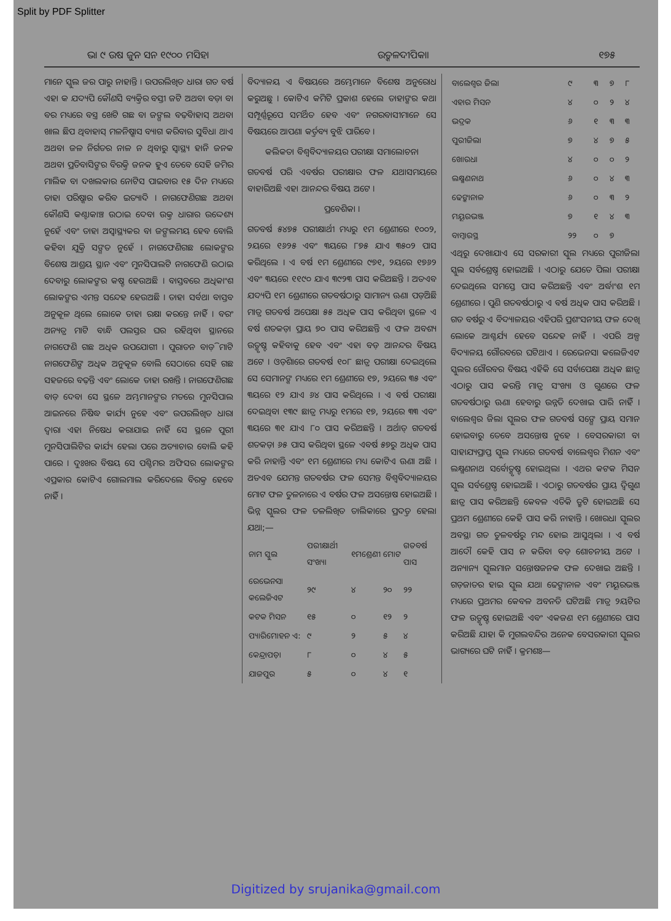Split by PDF Splitter
ଭା ୯ ଉଷ ଜୁନ ସନ ୧୯୦୦ ମସିହା ଉତ୍କଳଦୀପିକା। ୧୭୫
ମାନେ ସ୍କୁଲ ଜର ପାରୁ ନାହାନ୍ତି । ଉପରଲିଖିତ ଧାରା ଗତ ବର୍ଷ ଏହା କ ଯଦ୍ୟପି କୌଣସି ବ୍ୟକ୍ତିର ବସ୍ତୀ ଜଟି ଅଥବା ବଡ଼ା ବା ବର ମଧ୍ୟରେ ବସ୍ତ୍ର ଖେଟି ଗଛ ବା ଜଙ୍ଗଲ ବଢ଼ିବାହାସ୍ ଅଥବା ଖାଲ ଛିପ ଥିବାହାସ୍ ମଳନିଷ୍କାସ ବ୍ୟାଗ କରିବାର ସୁବିଧା ଥାଏ ଅଥବା ଜଳ ନିର୍ଗତର ନାଳ ନ ଥିବାରୁ ସ୍ୱାସ୍ଥ୍ୟ ହାନି ଜନକ ଅଥବା ପ୍ରତିବାସିଙ୍କର ବିରକ୍ତି ଜନକ ହୁଏ ତେବେ ସେହି ଜମିର ମାଲିକ ବା ଦଖଲକାର ନୋଟିସ ପାଇବାର ୧୫ ଦିନ ମଧ୍ୟରେ ତାହା ପରିଷ୍କାର କରିବ ଇତ୍ୟାଦି । ନାଗଫେଣିଗଛ ଅଥବା କୌଣସି କଣ୍ଟାକାଞ୍ଚ ଉଠାଇ ଦେବା ଉକ୍ତ ଧାରାର ଉଦ୍ଦେଶ୍ୟ ନୁହେଁ ଏବଂ ତାହା ଅସ୍ୱାସ୍ଥ୍ୟକର ବା ଜଙ୍ଗଲମୟ ହେବ ବୋଲି କହିବା ଯୁକ୍ତି ସଙ୍ଗତ ନୁହେଁ । ନାଗଫେଣିଗଛ ଲୋକଙ୍କର ବିଶେଷ ଆଶ୍ରୟ ସ୍ଥାନ ଏବଂ ମୁନସିପାଲଟି ନାଗଫେଣି ଉଠାଇ ଦେବାରୁ ଲୋକଙ୍କର କଷ୍ଟ ହେଉଅଛି । ବାସ୍ତବରେ ଅଧିକାଂଶ ଲୋକଙ୍କର ଏମନ୍ତ ସନ୍ଦେହ ହେଉଅଛି । ତାହା ସର୍ବଥା ବାସ୍ତବ ଅନୁକୂଳ ଥିଲେ ଲୋକେ ତାହା ରକ୍ଷା କରନ୍ତେ ନାହିଁ । ବରଂ ଅନ୍ୟତ୍ର ମାଟି ବାନ୍ଧି ପଲସ୍ତର ଘର ରହିଥିବା ସ୍ଥାନରେ ନାଗଫେଣି ଗଛ ଅଧିକ ଉପଯୋଗୀ । ପୁରାତନ ବାଡ଼ି ମାଟି ନାଗଫେଣିଙ୍କ ଅଧିକ ଅନୁକୂଳ ବୋଲି ସେଠାରେ ସେହି ଗଛ ସହଜରେ ବଢ଼ନ୍ତି ଏବଂ ଲୋକେ ତାହା ରଖନ୍ତି । ନାଗଫେଣିଗଛ ବାଡ଼ ଦେବା ସେ ସ୍ଥଳେ ଅମ୍ଭମାନଙ୍କର ମତରେ ମୁନସିପାଲ ଆଇନରେ ନିଷିଦ୍ଧ କାର୍ଯ୍ୟ ନୁହେ ଏବଂ ଉପରଲିଖିତ ଧାରା ଦ୍ୱାରା ଏହା ନିଷେଧ କରାଯାଇ ନାହିଁ ସେ ସ୍ଥଳେ ପୁରୀ ମୁନସିପାଲିଟିର କାର୍ଯ୍ୟ ହେଲା ପରେ ଅତ୍ୟାଚାର ବୋଲି କହି ପାରେ । ଦୁଃଖର ବିଷୟ ସେ ପଶ୍ଚିମର ଅଫିସର ଲୋକଙ୍କର ଏପ୍ରକାର କୋଟିଏ ଗୋଲମାଲ କରିଦେଲେ ବିରକ୍ତ ହେବେ ନାହିଁ ।
ବିଦ୍ୟାଳୟ ଏ ବିଷୟରେ ଅମ୍ଭେମାନେ ବିଶେଷ ଅନୁରୋଧ କରୁଅଛୁ । କୋଟିଏ କମିଟି ପ୍ରକାଶ ହେଲେ ତାହାଙ୍କର କଥା ସମ୍ପୂର୍ଣ୍ଣରୂପେ ସମର୍ଥିତ ହେବ ଏବଂ ନଗରବାସୀମାନେ ସେ ବିଷୟରେ ଆପଣା କର୍ତ୍ତବ୍ୟ ବୁଝି ପାରିବେ ।
କଲିକତା ବିଶ୍ୱବିଦ୍ୟାଳୟର ପରୀକ୍ଷା ସମାଲୋଚନା
ଗତବର୍ଷ ପରି ଏବର୍ଷର ପରୀକ୍ଷାର ଫଳ ଯଥାସମୟରେ ବାହାରିଅଛି ଏହା ଆନନ୍ଦର ବିଷୟ ଅଟେ ।
ପ୍ରବେଶିକା ।
ଗତବର୍ଷ ୫୪୭୫ ପରୀକ୍ଷାର୍ଥୀ ମଧ୍ୟରୁ ୧ମ ଶ୍ରେଣୀରେ ୧୦୦୨, ୨ୟରେ ୧୬୨୫ ଏବଂ ୩ୟରେ ୮୭୫ ଯାଏ ୩୫୦୨ ପାସ କରିଥିଲେ । ଏ ବର୍ଷ ୧ମ ଶ୍ରେଣୀରେ ୯୭୧, ୨ୟରେ ୧୭୬୨ ଏବଂ ୩ୟରେ ୧୧୯୦ ଯାଏ ୩୯୨୩ ପାସ କରିଅଛନ୍ତି । ଅତଏବ ଯଦ୍ୟପି ୧ମ ଶ୍ରେଣୀରେ ଗତବର୍ଷଠାରୁ ସାମାନ୍ୟ ଊଣା ପଡ଼ିଅଛି ମାତ୍ର ଗତବର୍ଷ ଅପେକ୍ଷା ୫୫ ଅଧିକ ପାସ କରିଥିବା ସ୍ଥଳେ ଏ ବର୍ଷ ଶତକଡ଼ା ପ୍ରାୟ ୭୦ ପାସ କରିଅଛନ୍ତି ଏ ଫଳ ଅବଶ୍ୟ ଉତ୍କୃଷ୍ଟ କହିବାକୁ ହେବ ଏବଂ ଏହା ବଡ଼ ଆନନ୍ଦର ବିଷୟ ଅଟେ । ଓଡ଼ିଶାରେ ଗତବର୍ଷ ୧୦୮ ଛାତ୍ର ପରୀକ୍ଷା ଦେଇଥିଲେ ସେ ସେମାନଙ୍କ ମଧ୍ୟରେ ୧ମ ଶ୍ରେଣୀରେ ୧୭, ୨ୟରେ ୩୫ ଏବଂ ୩ୟରେ ୧୨ ଯାଏ ୬୪ ପାସ କରିଥିଲେ । ଏ ବର୍ଷ ପରୀକ୍ଷା ଦେଇଥିବା ୧୩୯ ଛାତ୍ର ମଧ୍ୟରୁ ୧ମରେ ୧୭, ୨ୟରେ ୩୩ ଏବଂ ୩ୟରେ ୩୧ ଯାଏ ୮୦ ପାସ କରିଅଛନ୍ତି । ଅର୍ଥାତ୍ ଗତବର୍ଷ ଶତକଡ଼ା ୬୫ ପାସ କରିଥିବା ସ୍ଥଳେ ଏବର୍ଷ ୫୭ରୁ ଅଧିକ ପାସ କରି ନାହାନ୍ତି ଏବଂ ୧ମ ଶ୍ରେଣୀରେ ମଧ୍ୟ କୋଟିଏ ଊଣା ଅଛି । ଅତଏବ ଯେମନ୍ତ ଗତବର୍ଷର ଫଳ ସେମନ୍ତ ବିଶ୍ୱବିଦ୍ୟାଳୟର ମୋଟ ଫଳ ତୁଳନାରେ ଏ ବର୍ଷର ଫଳ ଅସନ୍ତୋଷ ହୋଇଅଛି । ଭିନ୍ନ ସ୍କୁଲର ଫଳ ତଳଲିଖିତ ତାଲିକାରେ ପ୍ରଦତ୍ତ ହେଲା ଯଥା;—
| ନାମ ସ୍କୁଲ | ପରୀକ୍ଷାର୍ଥୀ ସଂଖ୍ୟା | ୧ମଶ୍ରେଣୀ | ମୋଟ | ଗତବର୍ଷ ପାସ |
| --- | --- | --- | --- | --- |
| ରେଭେନସା କଲେଜିଏଟ | ୨୯ | ୪ | ୨୦ | ୨୨ |
| କଟକ ମିସନ | ୧୫ | ୦ | ୧୨ | ୨ |
| ପ୍ୟାରିମୋହନ ଏ: | ୯ | ୨ | ୫ | ୪ |
| କେନ୍ଦ୍ରାପଡ଼ା | ୮ | ୦ | ୪ | ୫ |
| ଯାଜପୁର | ୫ | ୦ | ୪ | ୧ |
| ବାଲେଶ୍ୱର ଜିଲା | ୯ | ୩ | ୭ | ୮ |
| ଏହାର ମିସନ | ୪ | ୦ | ୨ | ୪ |
| ଭଦ୍ରକ | ୬ | ୧ | ୩ | ୩ |
| ପୁରୀଜିଲା | ୭ | ୪ | ୭ | ୫ |
| ଖୋରଧା | ୪ | ୦ | ୦ | ୨ |
| ଲକ୍ଷ୍ମଣନାଥ | ୬ | ୦ | ୪ | ୩ |
| ଢେଙ୍କାନାଳ | ୬ | ୦ | ୩ | ୨ |
| ମୟୂରଭଞ୍ଜ | ୭ | ୧ | ୪ | ୩ |
| ବାମ୍ବାରସ୍ଥ | ୨୨ | ୦ | ୭ | |
ଏଥିରୁ ଦେଖାଯାଏ ସେ ସରକାରୀ ସ୍କୁଲ ମଧ୍ୟରେ ପୁରୀଜିଲା ସ୍କୁଲ ସର୍ବଶ୍ରେଷ୍ଠ ହୋଇଅଛି । ଏଠାରୁ ଯେତେ ପିଲା ପରୀକ୍ଷା ଦେଇଥିଲେ ସମସ୍ତେ ପାସ କରିଅଛନ୍ତି ଏବଂ ଅର୍ଦ୍ଧାଂଶ ୧ମ ଶ୍ରେଣୀରେ । ପୁଣି ଗତବର୍ଷଠାରୁ ଏ ବର୍ଷ ଅଧିକ ପାସ କରିଅଛି । ଗତ ବର୍ଷରୁ ଏ ବିଦ୍ୟାଳୟର ଏହିପରି ପ୍ରଶଂସନୀୟ ଫଳ ଦେଖି ଲୋକେ ଆଶ୍ଚର୍ଯ୍ୟ ହେବେ ସନ୍ଦେହ ନାହିଁ । ଏପରି ଅଳ୍ପ ବିଦ୍ୟାଳୟ ଗୌରବରେ ଘଟିଥାଏ । ରେଭେନସା କଲେଜିଏଟ ସ୍କୁଲର ଗୌରବର ବିଷୟ ଏହିକି ସେ ସର୍ବାପେକ୍ଷା ଅଧିକ ଛାତ୍ର ଏଠାରୁ ପାସ କରନ୍ତି ମାତ୍ର ସଂଖ୍ୟା ଓ ଗୁଣରେ ଫଳ ଗତବର୍ଷଠାରୁ ଊଣା ହେବାରୁ ଉନ୍ନତି ଦେଖାଇ ପାରି ନାହିଁ । ବାଲେଶ୍ୱର ଜିଲା ସ୍କୁଲର ଫଳ ଗତବର୍ଷ ସଙ୍ଗେ ପ୍ରାୟ ସମାନ ହୋଇବାରୁ ତେବେ ଅସନ୍ତୋଷ ନୁହେ । ବେସରକାରୀ ବା ସାହାଯ୍ୟପ୍ରାପ୍ତ ସ୍କୁଲ ମଧ୍ୟରେ ଗତବର୍ଷ ବାଲେଶ୍ୱର ମିଶନ ଏବଂ ଲକ୍ଷ୍ମଣନାଥ ସର୍ବୋତ୍କୃଷ୍ଟ ହୋଇଥିଲା । ଏଥର କଟକ ମିସନ ସ୍କୁଲ ସର୍ବଶ୍ରେଷ୍ଠ ହୋଇଅଛି । ଏଠାରୁ ଗତବର୍ଷର ପ୍ରାୟ ଦ୍ୱିଗୁଣ ଛାତ୍ର ପାସ କରିଅଛନ୍ତି କେବଳ ଏତିକି ତ୍ରୁଟି ହୋଇଅଛି ସେ ପ୍ରଥମ ଶ୍ରେଣୀରେ କେହି ପାସ କରି ନାହାନ୍ତି । ଖୋରଧା ସ୍କୁଲର ଅବସ୍ଥା ଗତ ତୁଳବର୍ଷରୁ ମନ୍ଦ ହୋଇ ଆସୁଥିଲା । ଏ ବର୍ଷ ଆଦୌ କେହି ପାସ ନ କରିବା ବଡ଼ ଶୋଚନୀୟ ଅଟେ । ଅନ୍ୟାନ୍ୟ ସ୍କୁଲମାନ ସନ୍ତୋଷଜନକ ଫଳ ଦେଖାଇ ଅଛନ୍ତି । ଗଡ଼ଜାତର ହାଇ ସ୍କୁଲ ଯଥା ଢେଙ୍କାନାଳ ଏବଂ ମୟୂରଭଞ୍ଜ ମଧ୍ୟରେ ପ୍ରଥମର କେବଳ ଅବନତି ଘଟିଅଛି ମାତ୍ର ୨ୟଟିର ଫଳ ଉତ୍କୃଷ୍ଟ ହୋଇଅଛି ଏବଂ ଏକଜଣ ୧ମ ଶ୍ରେଣୀରେ ପାସ କରିଅଛି ଯାହା କି ମୁଗଲବନ୍ଦିର ଅନେକ ବେସରକାରୀ ସ୍କୁଲର ଭାଗ୍ୟରେ ଘଟି ନାହିଁ । କ୍ରମଶଃ—
Digitized by srujanika@gmail.com